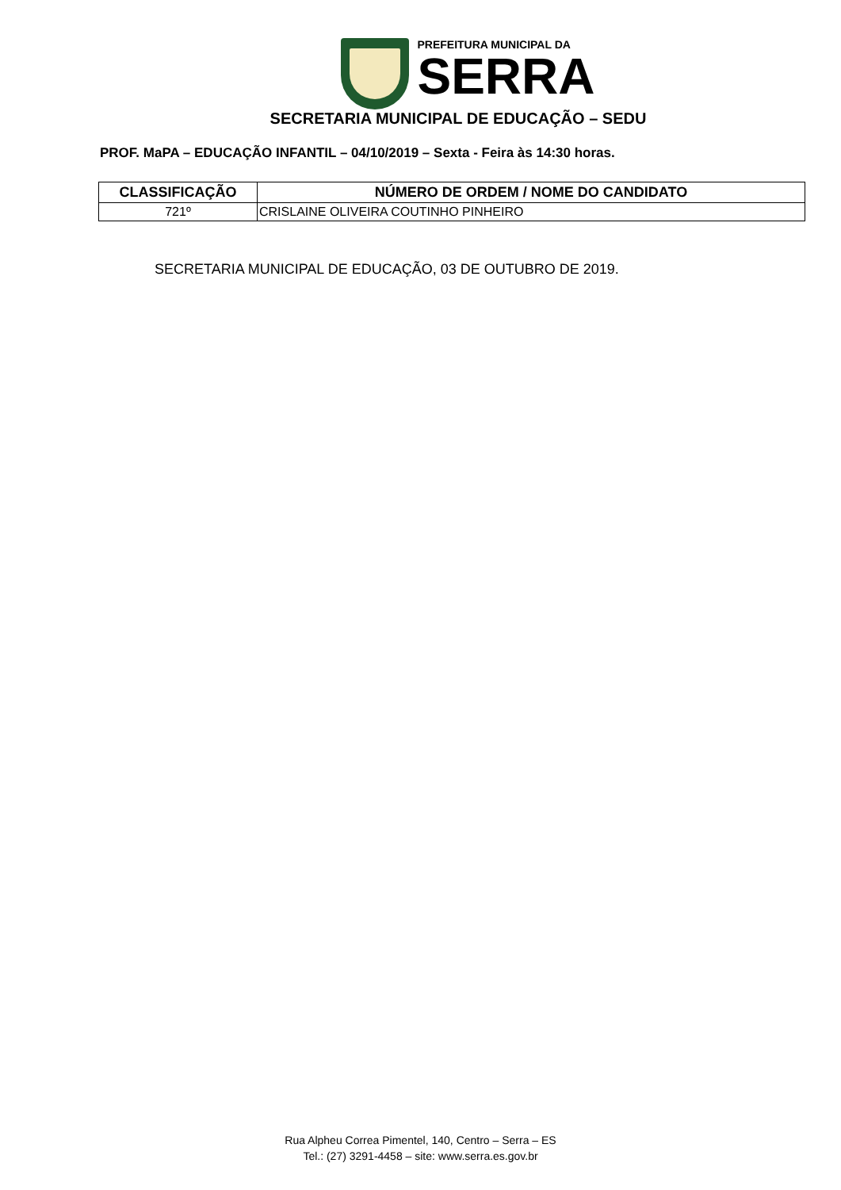PREFEITURA MUNICIPAL DA
SERRA
SECRETARIA MUNICIPAL DE EDUCAÇÃO – SEDU
PROF. MaPA – EDUCAÇÃO INFANTIL – 04/10/2019 – Sexta - Feira às 14:30 horas.
| CLASSIFICAÇÃO | NÚMERO DE ORDEM / NOME DO CANDIDATO |
| --- | --- |
| 721º | CRISLAINE OLIVEIRA COUTINHO PINHEIRO |
SECRETARIA MUNICIPAL DE EDUCAÇÃO, 03 DE OUTUBRO DE 2019.
Rua Alpheu Correa Pimentel, 140, Centro – Serra – ES
Tel.: (27) 3291-4458 – site: www.serra.es.gov.br